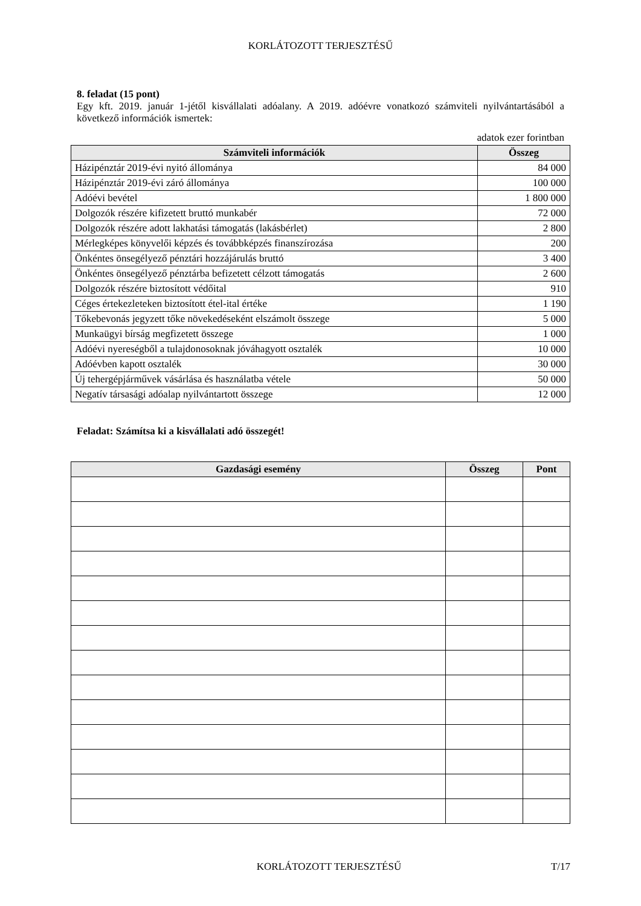KORLÁTOZOTT TERJESZTÉSŰ
8. feladat (15 pont)
Egy kft. 2019. január 1-jétől kisvállalati adóalany. A 2019. adóévre vonatkozó számviteli nyilvántartásából a következő információk ismertek:
adatok ezer forintban
| Számviteli információk | Összeg |
| --- | --- |
| Házipénztár 2019-évi nyitó állománya | 84 000 |
| Házipénztár 2019-évi záró állománya | 100 000 |
| Adóévi bevétel | 1 800 000 |
| Dolgozók részére kifizetett bruttó munkabér | 72 000 |
| Dolgozók részére adott lakhatási támogatás (lakásbérlet) | 2 800 |
| Mérlegképes könyvelői képzés és továbbképzés finanszírozása | 200 |
| Önkéntes önsegélyező pénztári hozzájárulás bruttó | 3 400 |
| Önkéntes önsegélyező pénztárba befizetett célzott támogatás | 2 600 |
| Dolgozók részére biztosított védőital | 910 |
| Céges értekezleteken biztosított étel-ital értéke | 1 190 |
| Tőkebevonás jegyzett tőke növekedéseként elszámolt összege | 5 000 |
| Munkaügyi bírság megfizetett összege | 1 000 |
| Adóévi nyereségből a tulajdonosoknak jóváhagyott osztalék | 10 000 |
| Adóévben kapott osztalék | 30 000 |
| Új tehergépjárművek vásárlása és használatba vétele | 50 000 |
| Negatív társasági adóalap nyilvántartott összege | 12 000 |
Feladat: Számítsa ki a kisvállalati adó összegét!
| Gazdasági esemény | Összeg | Pont |
| --- | --- | --- |
KORLÁTOZOTT TERJESZTÉSŰ T/17